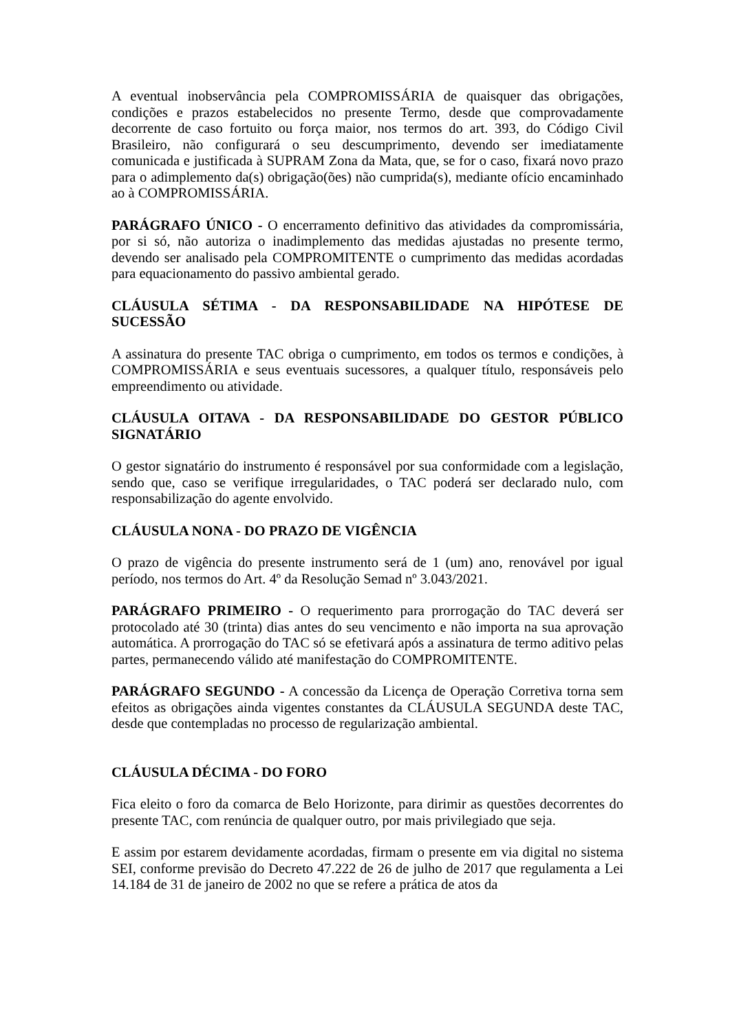A eventual inobservância pela COMPROMISSÁRIA de quaisquer das obrigações, condições e prazos estabelecidos no presente Termo, desde que comprovadamente decorrente de caso fortuito ou força maior, nos termos do art. 393, do Código Civil Brasileiro, não configurará o seu descumprimento, devendo ser imediatamente comunicada e justificada à SUPRAM Zona da Mata, que, se for o caso, fixará novo prazo para o adimplemento da(s) obrigação(ões) não cumprida(s), mediante ofício encaminhado ao à COMPROMISSÁRIA.
PARÁGRAFO ÚNICO - O encerramento definitivo das atividades da compromissária, por si só, não autoriza o inadimplemento das medidas ajustadas no presente termo, devendo ser analisado pela COMPROMITENTE o cumprimento das medidas acordadas para equacionamento do passivo ambiental gerado.
CLÁUSULA SÉTIMA - DA RESPONSABILIDADE NA HIPÓTESE DE SUCESSÃO
A assinatura do presente TAC obriga o cumprimento, em todos os termos e condições, à COMPROMISSÁRIA e seus eventuais sucessores, a qualquer título, responsáveis pelo empreendimento ou atividade.
CLÁUSULA OITAVA - DA RESPONSABILIDADE DO GESTOR PÚBLICO SIGNATÁRIO
O gestor signatário do instrumento é responsável por sua conformidade com a legislação, sendo que, caso se verifique irregularidades, o TAC poderá ser declarado nulo, com responsabilização do agente envolvido.
CLÁUSULA NONA - DO PRAZO DE VIGÊNCIA
O prazo de vigência do presente instrumento será de 1 (um) ano, renovável por igual período, nos termos do Art. 4º da Resolução Semad nº 3.043/2021.
PARÁGRAFO PRIMEIRO - O requerimento para prorrogação do TAC deverá ser protocolado até 30 (trinta) dias antes do seu vencimento e não importa na sua aprovação automática. A prorrogação do TAC só se efetivará após a assinatura de termo aditivo pelas partes, permanecendo válido até manifestação do COMPROMITENTE.
PARÁGRAFO SEGUNDO - A concessão da Licença de Operação Corretiva torna sem efeitos as obrigações ainda vigentes constantes da CLÁUSULA SEGUNDA deste TAC, desde que contempladas no processo de regularização ambiental.
CLÁUSULA DÉCIMA - DO FORO
Fica eleito o foro da comarca de Belo Horizonte, para dirimir as questões decorrentes do presente TAC, com renúncia de qualquer outro, por mais privilegiado que seja.
E assim por estarem devidamente acordadas, firmam o presente em via digital no sistema SEI, conforme previsão do Decreto 47.222 de 26 de julho de 2017 que regulamenta a Lei 14.184 de 31 de janeiro de 2002 no que se refere a prática de atos da